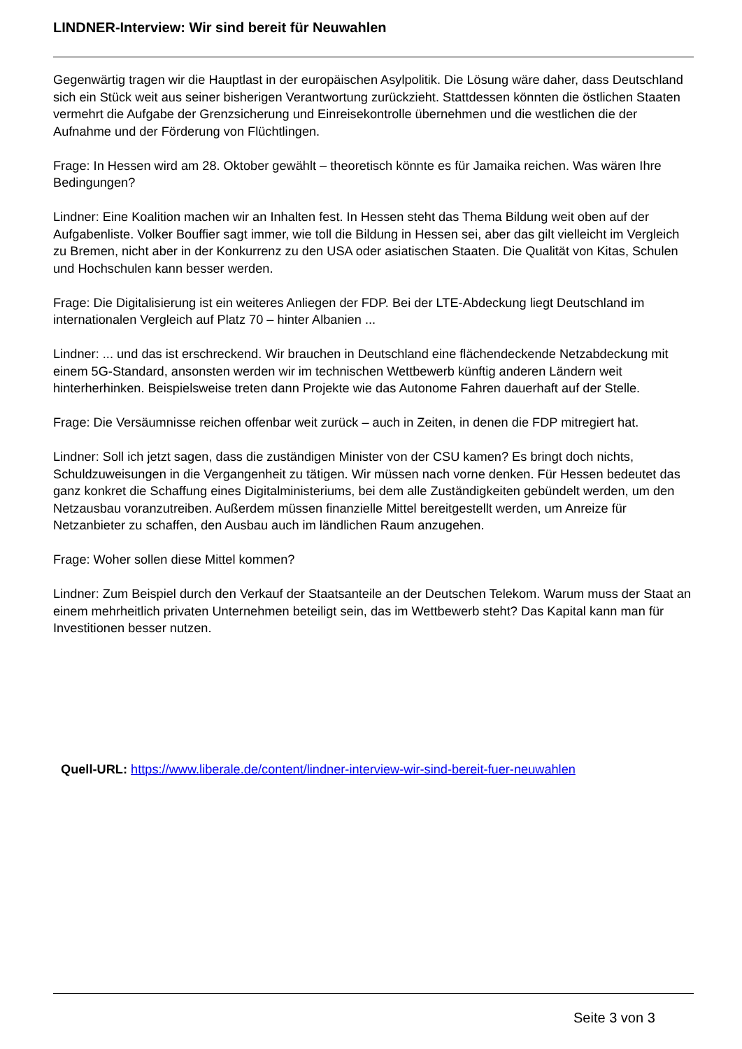LINDNER-Interview: Wir sind bereit für Neuwahlen
Gegenwärtig tragen wir die Hauptlast in der europäischen Asylpolitik. Die Lösung wäre daher, dass Deutschland sich ein Stück weit aus seiner bisherigen Verantwortung zurückzieht. Stattdessen könnten die östlichen Staaten vermehrt die Aufgabe der Grenzsicherung und Einreisekontrolle übernehmen und die westlichen die der Aufnahme und der Förderung von Flüchtlingen.
Frage: In Hessen wird am 28. Oktober gewählt – theoretisch könnte es für Jamaika reichen. Was wären Ihre Bedingungen?
Lindner: Eine Koalition machen wir an Inhalten fest. In Hessen steht das Thema Bildung weit oben auf der Aufgabenliste. Volker Bouffier sagt immer, wie toll die Bildung in Hessen sei, aber das gilt vielleicht im Vergleich zu Bremen, nicht aber in der Konkurrenz zu den USA oder asiatischen Staaten. Die Qualität von Kitas, Schulen und Hochschulen kann besser werden.
Frage: Die Digitalisierung ist ein weiteres Anliegen der FDP. Bei der LTE-Abdeckung liegt Deutschland im internationalen Vergleich auf Platz 70 – hinter Albanien ...
Lindner: ... und das ist erschreckend. Wir brauchen in Deutschland eine flächendeckende Netzabdeckung mit einem 5G-Standard, ansonsten werden wir im technischen Wettbewerb künftig anderen Ländern weit hinterherhinken. Beispielsweise treten dann Projekte wie das Autonome Fahren dauerhaft auf der Stelle.
Frage: Die Versäumnisse reichen offenbar weit zurück – auch in Zeiten, in denen die FDP mitregiert hat.
Lindner: Soll ich jetzt sagen, dass die zuständigen Minister von der CSU kamen? Es bringt doch nichts, Schuldzuweisungen in die Vergangenheit zu tätigen. Wir müssen nach vorne denken. Für Hessen bedeutet das ganz konkret die Schaffung eines Digitalministeriums, bei dem alle Zuständigkeiten gebündelt werden, um den Netzausbau voranzutreiben. Außerdem müssen finanzielle Mittel bereitgestellt werden, um Anreize für Netzanbieter zu schaffen, den Ausbau auch im ländlichen Raum anzugehen.
Frage: Woher sollen diese Mittel kommen?
Lindner: Zum Beispiel durch den Verkauf der Staatsanteile an der Deutschen Telekom. Warum muss der Staat an einem mehrheitlich privaten Unternehmen beteiligt sein, das im Wettbewerb steht? Das Kapital kann man für Investitionen besser nutzen.
Quell-URL: https://www.liberale.de/content/lindner-interview-wir-sind-bereit-fuer-neuwahlen
Seite 3 von 3